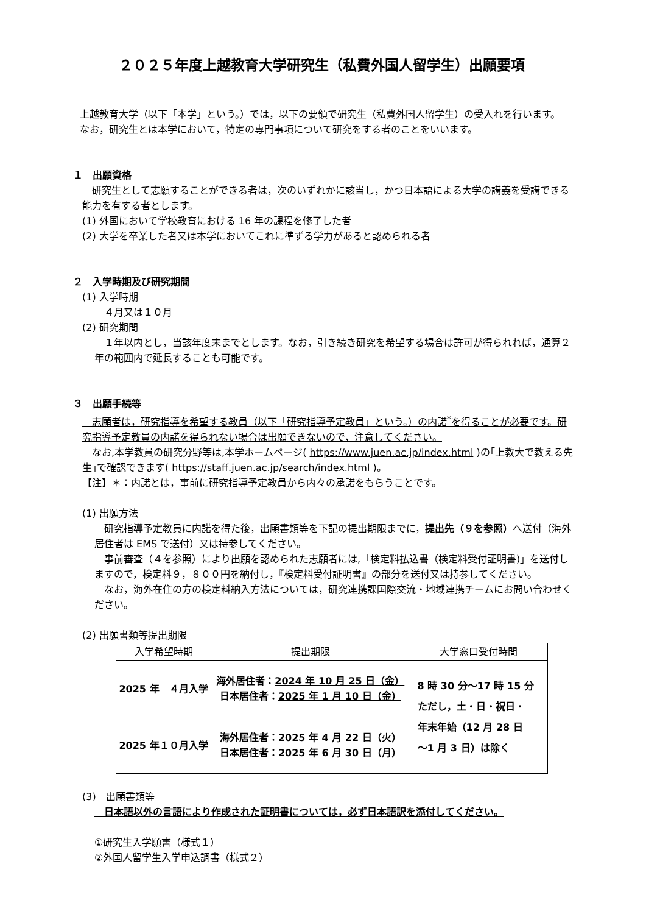２０２５年度上越教育大学研究生（私費外国人留学生）出願要項
　上越教育大学（以下「本学」という。）では，以下の要領で研究生（私費外国人留学生）の受入れを行います。
　なお，研究生とは本学において，特定の専門事項について研究をする者のことをいいます。
１　出願資格
　研究生として志願することができる者は，次のいずれかに該当し，かつ日本語による大学の講義を受講できる能力を有する者とします。
(1) 外国において学校教育における 16 年の課程を修了した者
(2) 大学を卒業した者又は本学においてこれに準ずる学力があると認められる者
２　入学時期及び研究期間
(1) 入学時期
　４月又は１０月
(2) 研究期間
　１年以内とし，当該年度末までとします。なお，引き続き研究を希望する場合は許可が得られれば，通算２年の範囲内で延長することも可能です。
３　出願手続等
　志願者は，研究指導を希望する教員（以下「研究指導予定教員」という。）の内諾<sup>*</sup>を得ることが必要です。研究指導予定教員の内諾を得られない場合は出願できないので，注意してください。
　なお,本学教員の研究分野等は,本学ホームページ( https://www.juen.ac.jp/index.html )の｢上教大で教える先生｣で確認できます( https://staff.juen.ac.jp/search/index.html )。
【注】＊：内諾とは，事前に研究指導予定教員から内々の承諾をもらうことです。
(1) 出願方法
　研究指導予定教員に内諾を得た後，出願書類等を下記の提出期限までに，提出先（９を参照）へ送付（海外居住者は EMS で送付）又は持参してください。
　事前審査（４を参照）により出願を認められた志願者には,「検定料払込書（検定料受付証明書)」を送付しますので，検定料９，８００円を納付し，『検定料受付証明書』の部分を送付又は持参してください。
　なお，海外在住の方の検定料納入方法については，研究連携課国際交流・地域連携チームにお問い合わせください。
(2) 出願書類等提出期限
| 入学希望時期 | 提出期限 | 大学窓口受付時間 |
| --- | --- | --- |
| 2025 年 ４月入学 | 海外居住者： 2024 年 10 月 25 日（金） 日本居住者： 2025 年 1 月 10 日（金） | 8 時 30 分～17 時 15 分 ただし，土・日・祝日・ 年末年始（12 月 28 日 ～1 月 3 日）は除く |
| 2025 年１０月入学 | 海外居住者： 2025 年 4 月 22 日（火） 日本居住者： 2025 年 6 月 30 日（月） | |
(3)　出願書類等
　日本語以外の言語により作成された証明書については，必ず日本語訳を添付してください。
①研究生入学願書（様式１）
②外国人留学生入学申込調書（様式２）